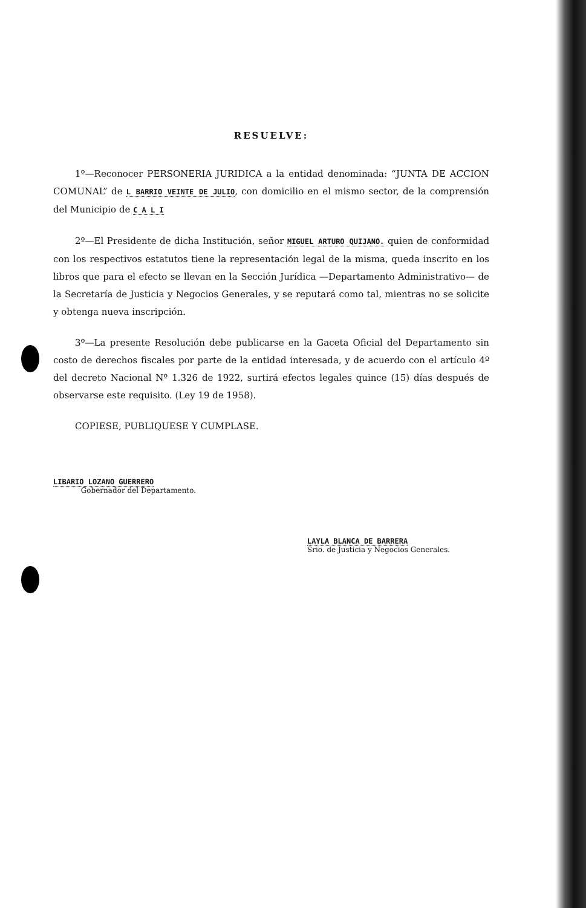RESUELVE:
1º—Reconocer PERSONERIA JURIDICA a la entidad denominada: “JUNTA DE ACCION COMUNAL” de L BARRIO VEINTE DE JULIO, con domicilio en el mismo sector, de la comprensión del Municipio de C A L I
2º—El Presidente de dicha Institución, señor MIGUEL ARTURO QUIJANO. quien de conformidad con los respectivos estatutos tiene la representación legal de la misma, queda inscrito en los libros que para el efecto se llevan en la Sección Jurídica —Departamento Administrativo— de la Secretaría de Justicia y Negocios Generales, y se reputará como tal, mientras no se solicite y obtenga nueva inscripción.
3º—La presente Resolución debe publicarse en la Gaceta Oficial del Departamento sin costo de derechos fiscales por parte de la entidad interesada, y de acuerdo con el artículo 4º del decreto Nacional Nº 1.326 de 1922, surtirá efectos legales quince (15) días después de observarse este requisito. (Ley 19 de 1958).
COPIESE, PUBLIQUESE Y CUMPLASE.
LIBARIO LOZANO GUERRERO
Gobernador del Departamento.
LAYLA BLANCA DE BARRERA
Srio. de Justicia y Negocios Generales.